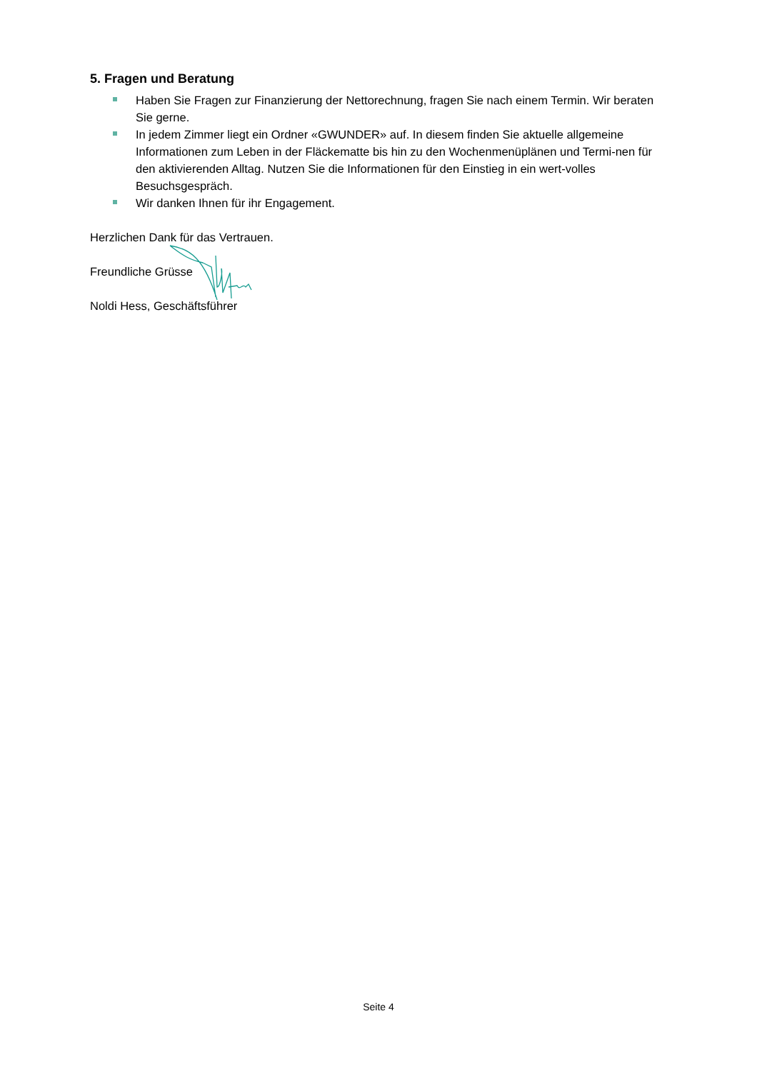5. Fragen und Beratung
Haben Sie Fragen zur Finanzierung der Nettorechnung, fragen Sie nach einem Termin. Wir beraten Sie gerne.
In jedem Zimmer liegt ein Ordner «GWUNDER» auf. In diesem finden Sie aktuelle allgemeine Informationen zum Leben in der Fläckematte bis hin zu den Wochenmenüplänen und Termi-nen für den aktivierenden Alltag. Nutzen Sie die Informationen für den Einstieg in ein wert-volles Besuchsgespräch.
Wir danken Ihnen für ihr Engagement.
Herzlichen Dank für das Vertrauen.
Freundliche Grüsse
Noldi Hess, Geschäftsführer
Seite 4